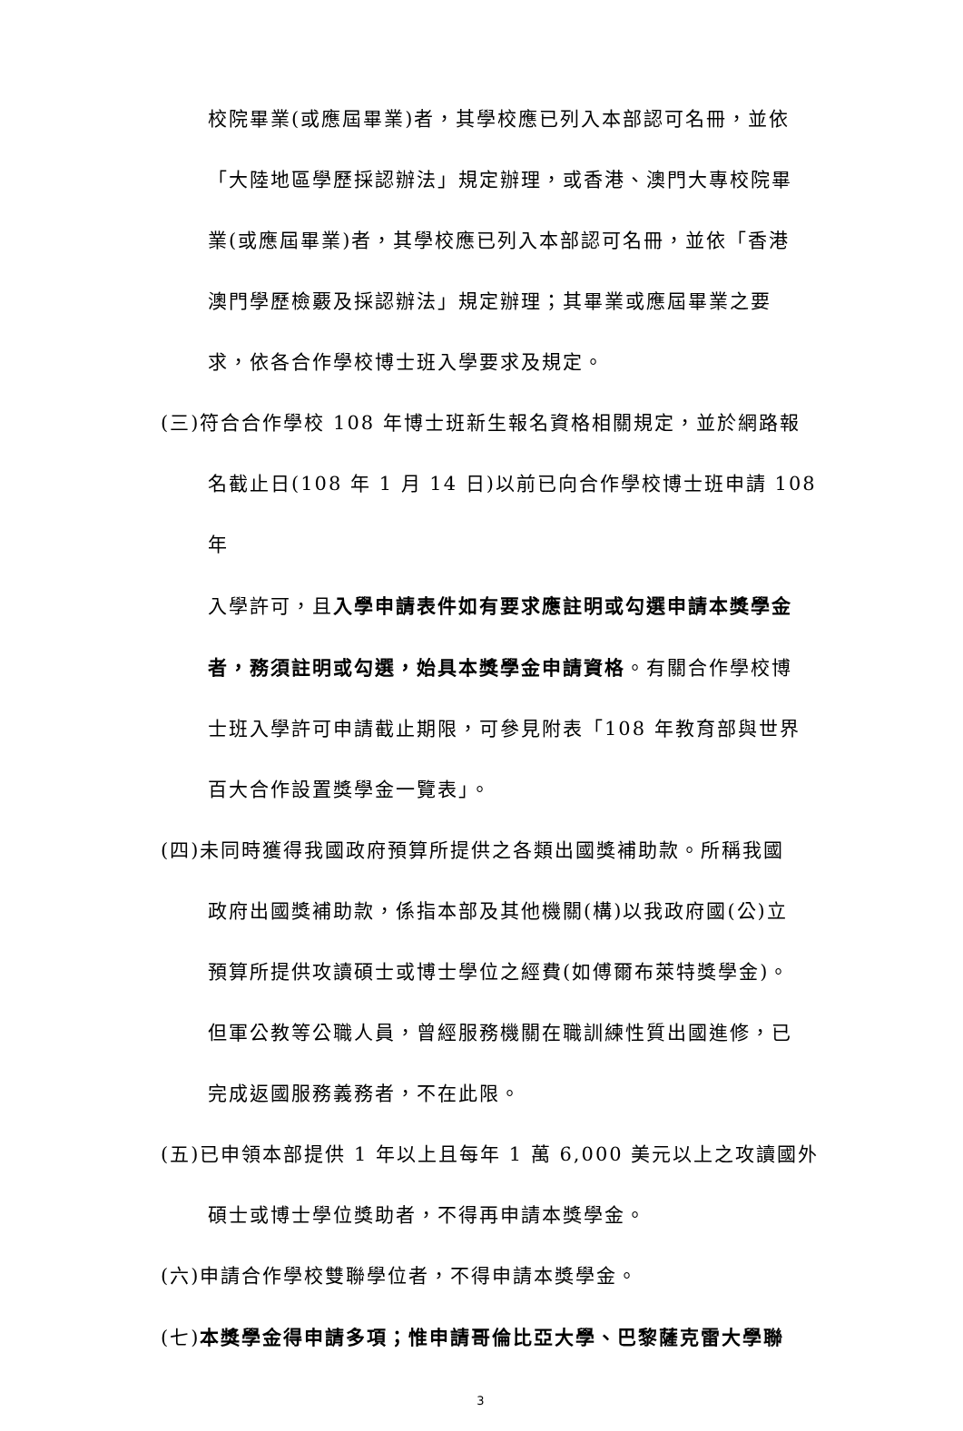校院畢業(或應屆畢業)者，其學校應已列入本部認可名冊，並依
「大陸地區學歷採認辦法」規定辦理，或香港、澳門大專校院畢
業(或應屆畢業)者，其學校應已列入本部認可名冊，並依「香港
澳門學歷檢覈及採認辦法」規定辦理；其畢業或應屆畢業之要
求，依各合作學校博士班入學要求及規定。
(三)符合合作學校 108 年博士班新生報名資格相關規定，並於網路報
名截止日(108 年 1 月 14 日)以前已向合作學校博士班申請 108 年
入學許可，且入學申請表件如有要求應註明或勾選申請本獎學金
者，務須註明或勾選，始具本獎學金申請資格。有關合作學校博
士班入學許可申請截止期限，可參見附表「108 年教育部與世界
百大合作設置獎學金一覽表」。
(四)未同時獲得我國政府預算所提供之各類出國獎補助款。所稱我國
政府出國獎補助款，係指本部及其他機關(構)以我政府國(公)立
預算所提供攻讀碩士或博士學位之經費(如傅爾布萊特獎學金)。
但軍公教等公職人員，曾經服務機關在職訓練性質出國進修，已
完成返國服務義務者，不在此限。
(五)已申領本部提供 1 年以上且每年 1 萬 6,000 美元以上之攻讀國外
碩士或博士學位獎助者，不得再申請本獎學金。
(六)申請合作學校雙聯學位者，不得申請本獎學金。
(七)本獎學金得申請多項；惟申請哥倫比亞大學、巴黎薩克雷大學聯
3